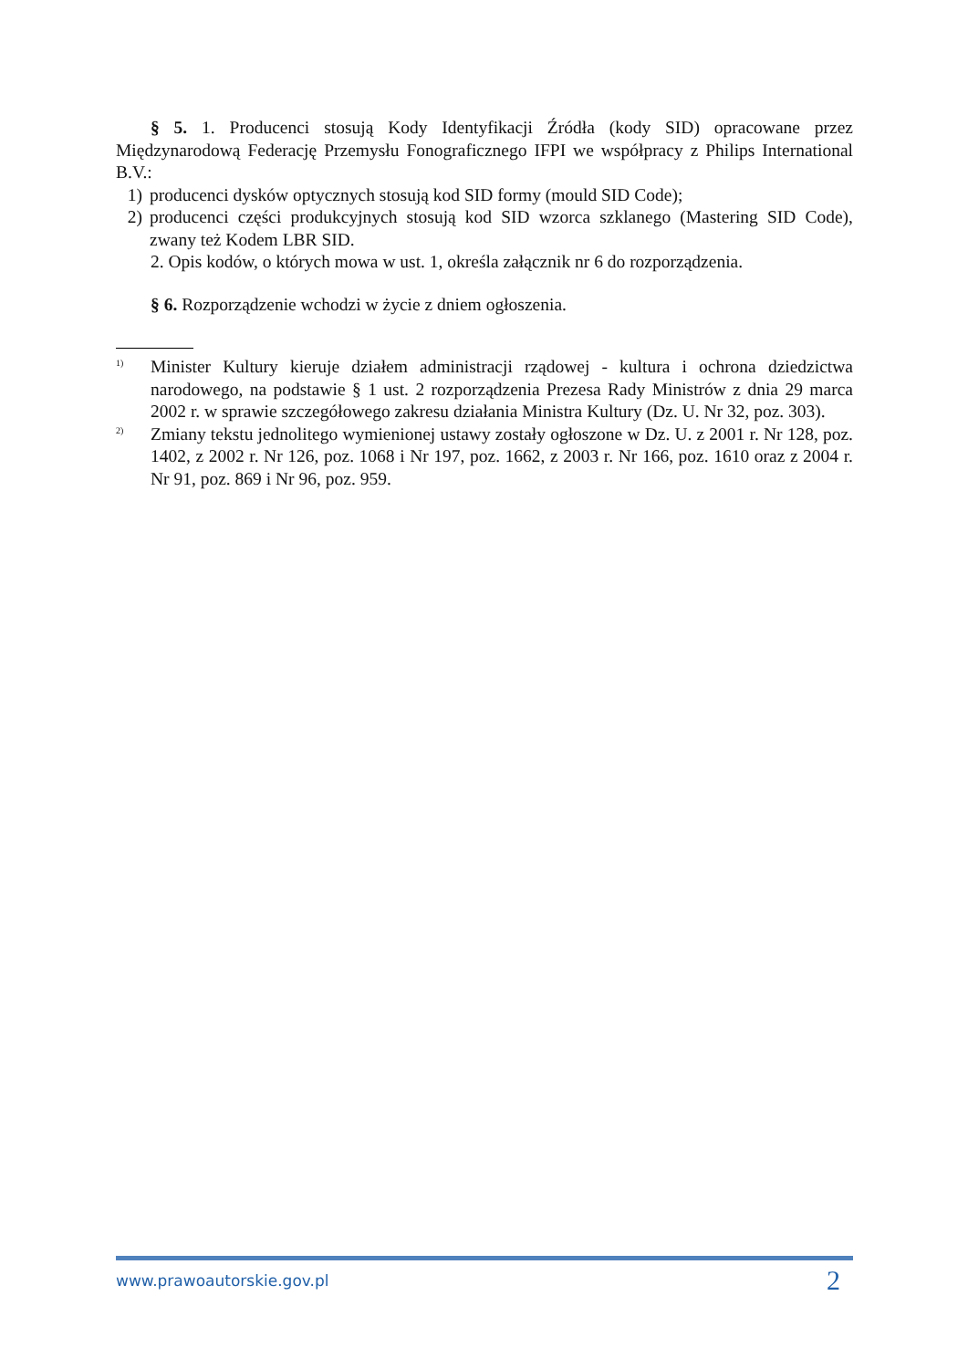§ 5. 1. Producenci stosują Kody Identyfikacji Źródła (kody SID) opracowane przez Międzynarodową Federację Przemysłu Fonograficznego IFPI we współpracy z Philips International B.V.:
1) producenci dysków optycznych stosują kod SID formy (mould SID Code);
2) producenci części produkcyjnych stosują kod SID wzorca szklanego (Mastering SID Code), zwany też Kodem LBR SID.
2. Opis kodów, o których mowa w ust. 1, określa załącznik nr 6 do rozporządzenia.
§ 6. Rozporządzenie wchodzi w życie z dniem ogłoszenia.
<sup>1)</sup> Minister Kultury kieruje działem administracji rządowej - kultura i ochrona dziedzictwa narodowego, na podstawie § 1 ust. 2 rozporządzenia Prezesa Rady Ministrów z dnia 29 marca 2002 r. w sprawie szczegółowego zakresu działania Ministra Kultury (Dz. U. Nr 32, poz. 303).
<sup>2)</sup> Zmiany tekstu jednolitego wymienionej ustawy zostały ogłoszone w Dz. U. z 2001 r. Nr 128, poz. 1402, z 2002 r. Nr 126, poz. 1068 i Nr 197, poz. 1662, z 2003 r. Nr 166, poz. 1610 oraz z 2004 r. Nr 91, poz. 869 i Nr 96, poz. 959.
www.prawoautorskie.gov.pl 2